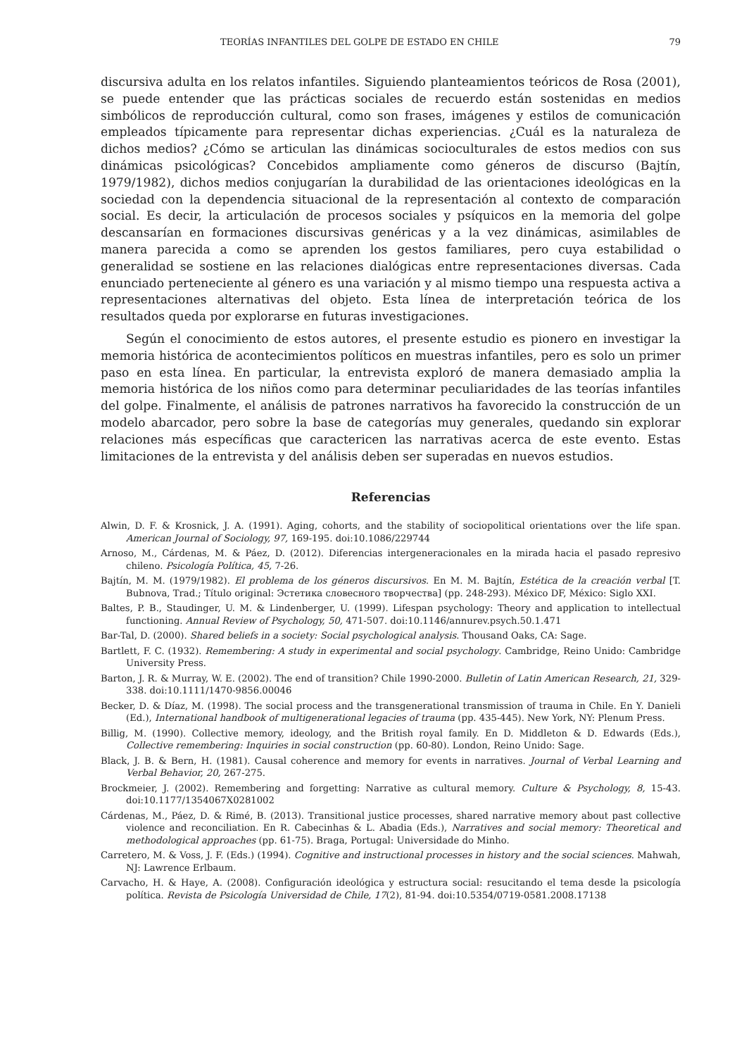TEORÍAS INFANTILES DEL GOLPE DE ESTADO EN CHILE 79
discursiva adulta en los relatos infantiles. Siguiendo planteamientos teóricos de Rosa (2001), se puede entender que las prácticas sociales de recuerdo están sostenidas en medios simbólicos de reproducción cultural, como son frases, imágenes y estilos de comunicación empleados típicamente para representar dichas experiencias. ¿Cuál es la naturaleza de dichos medios? ¿Cómo se articulan las dinámicas socioculturales de estos medios con sus dinámicas psicológicas? Concebidos ampliamente como géneros de discurso (Bajtín, 1979/1982), dichos medios conjugarían la durabilidad de las orientaciones ideológicas en la sociedad con la dependencia situacional de la representación al contexto de comparación social. Es decir, la articulación de procesos sociales y psíquicos en la memoria del golpe descansarían en formaciones discursivas genéricas y a la vez dinámicas, asimilables de manera parecida a como se aprenden los gestos familiares, pero cuya estabilidad o generalidad se sostiene en las relaciones dialógicas entre representaciones diversas. Cada enunciado perteneciente al género es una variación y al mismo tiempo una respuesta activa a representaciones alternativas del objeto. Esta línea de interpretación teórica de los resultados queda por explorarse en futuras investigaciones.
Según el conocimiento de estos autores, el presente estudio es pionero en investigar la memoria histórica de acontecimientos políticos en muestras infantiles, pero es solo un primer paso en esta línea. En particular, la entrevista exploró de manera demasiado amplia la memoria histórica de los niños como para determinar peculiaridades de las teorías infantiles del golpe. Finalmente, el análisis de patrones narrativos ha favorecido la construcción de un modelo abarcador, pero sobre la base de categorías muy generales, quedando sin explorar relaciones más específicas que caractericen las narrativas acerca de este evento. Estas limitaciones de la entrevista y del análisis deben ser superadas en nuevos estudios.
Referencias
Alwin, D. F. & Krosnick, J. A. (1991). Aging, cohorts, and the stability of sociopolitical orientations over the life span. American Journal of Sociology, 97, 169-195. doi:10.1086/229744
Arnoso, M., Cárdenas, M. & Páez, D. (2012). Diferencias intergeneracionales en la mirada hacia el pasado represivo chileno. Psicología Política, 45, 7-26.
Bajtín, M. M. (1979/1982). El problema de los géneros discursivos. En M. M. Bajtín, Estética de la creación verbal [T. Bubnova, Trad.; Título original: Эстетика словесного творчества] (pp. 248-293). México DF, México: Siglo XXI.
Baltes, P. B., Staudinger, U. M. & Lindenberger, U. (1999). Lifespan psychology: Theory and application to intellectual functioning. Annual Review of Psychology, 50, 471-507. doi:10.1146/annurev.psych.50.1.471
Bar-Tal, D. (2000). Shared beliefs in a society: Social psychological analysis. Thousand Oaks, CA: Sage.
Bartlett, F. C. (1932). Remembering: A study in experimental and social psychology. Cambridge, Reino Unido: Cambridge University Press.
Barton, J. R. & Murray, W. E. (2002). The end of transition? Chile 1990-2000. Bulletin of Latin American Research, 21, 329-338. doi:10.1111/1470-9856.00046
Becker, D. & Díaz, M. (1998). The social process and the transgenerational transmission of trauma in Chile. En Y. Danieli (Ed.), International handbook of multigenerational legacies of trauma (pp. 435-445). New York, NY: Plenum Press.
Billig, M. (1990). Collective memory, ideology, and the British royal family. En D. Middleton & D. Edwards (Eds.), Collective remembering: Inquiries in social construction (pp. 60-80). London, Reino Unido: Sage.
Black, J. B. & Bern, H. (1981). Causal coherence and memory for events in narratives. Journal of Verbal Learning and Verbal Behavior, 20, 267-275.
Brockmeier, J. (2002). Remembering and forgetting: Narrative as cultural memory. Culture & Psychology, 8, 15-43. doi:10.1177/1354067X0281002
Cárdenas, M., Páez, D. & Rimé, B. (2013). Transitional justice processes, shared narrative memory about past collective violence and reconciliation. En R. Cabecinhas & L. Abadia (Eds.), Narratives and social memory: Theoretical and methodological approaches (pp. 61-75). Braga, Portugal: Universidade do Minho.
Carretero, M. & Voss, J. F. (Eds.) (1994). Cognitive and instructional processes in history and the social sciences. Mahwah, NJ: Lawrence Erlbaum.
Carvacho, H. & Haye, A. (2008). Configuración ideológica y estructura social: resucitando el tema desde la psicología política. Revista de Psicología Universidad de Chile, 17(2), 81-94. doi:10.5354/0719-0581.2008.17138